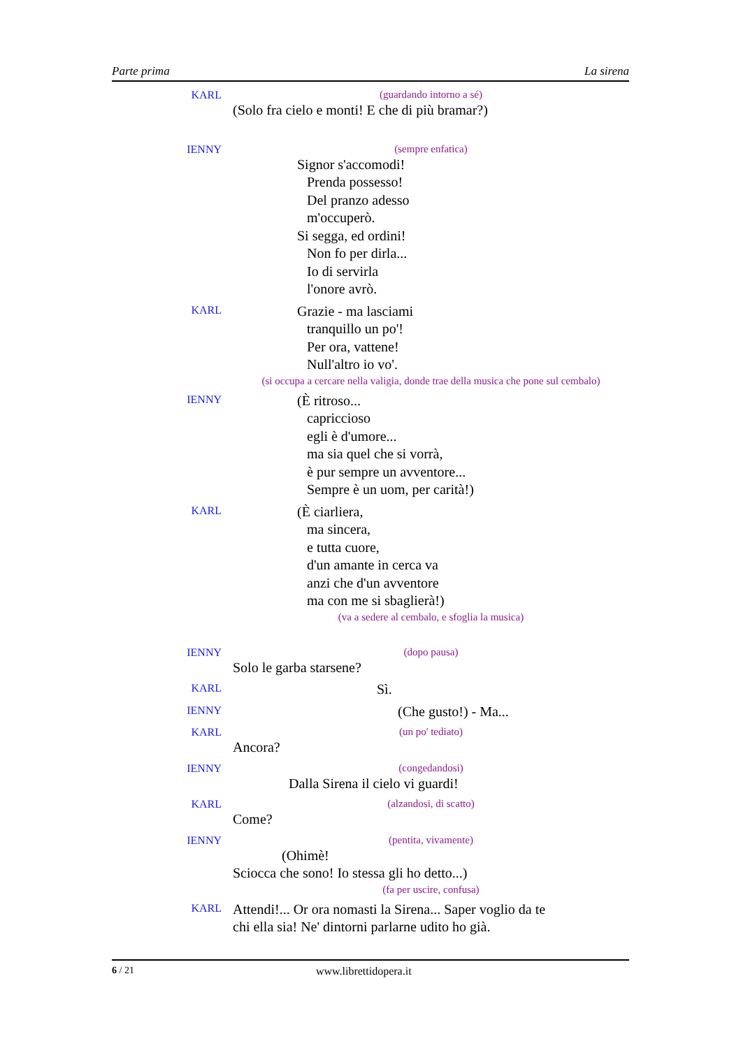Parte prima La sirena
KARL
(guardando intorno a sé)
(Solo fra cielo e monti! E che di più bramar?)
IENNY
(sempre enfatica)
Signor s'accomodi!
Prenda possesso!
Del pranzo adesso
m'occuperò.
Si segga, ed ordini!
Non fo per dirla...
Io di servirla
l'onore avrò.
KARL
Grazie - ma lasciami
tranquillo un po'!
Per ora, vattene!
Null'altro io vo'.
(si occupa a cercare nella valigia, donde trae della musica che pone sul cembalo)
IENNY
(È ritroso...
capriccioso
egli è d'umore...
ma sia quel che si vorrà,
è pur sempre un avventore...
Sempre è un uom, per carità!)
KARL
(È ciarliera,
ma sincera,
e tutta cuore,
d'un amante in cerca va
anzi che d'un avventore
ma con me si sbaglierà!)
(va a sedere al cembalo, e sfoglia la musica)
IENNY
(dopo pausa)
Solo le garba starsene?
KARL
Sì.
IENNY
(Che gusto!) - Ma...
KARL
(un po' tediato)
Ancora?
IENNY
(congedandosi)
Dalla Sirena il cielo vi guardi!
KARL
(alzandosi, di scatto)
Come?
IENNY
(pentita, vivamente)
(Ohimè!
Sciocca che sono! Io stessa gli ho detto...)
(fa per uscire, confusa)
KARL
Attendi!... Or ora nomasti la Sirena... Saper voglio da te
chi ella sia! Ne' dintorni parlarne udito ho già.
6 / 21 www.librettidopera.it